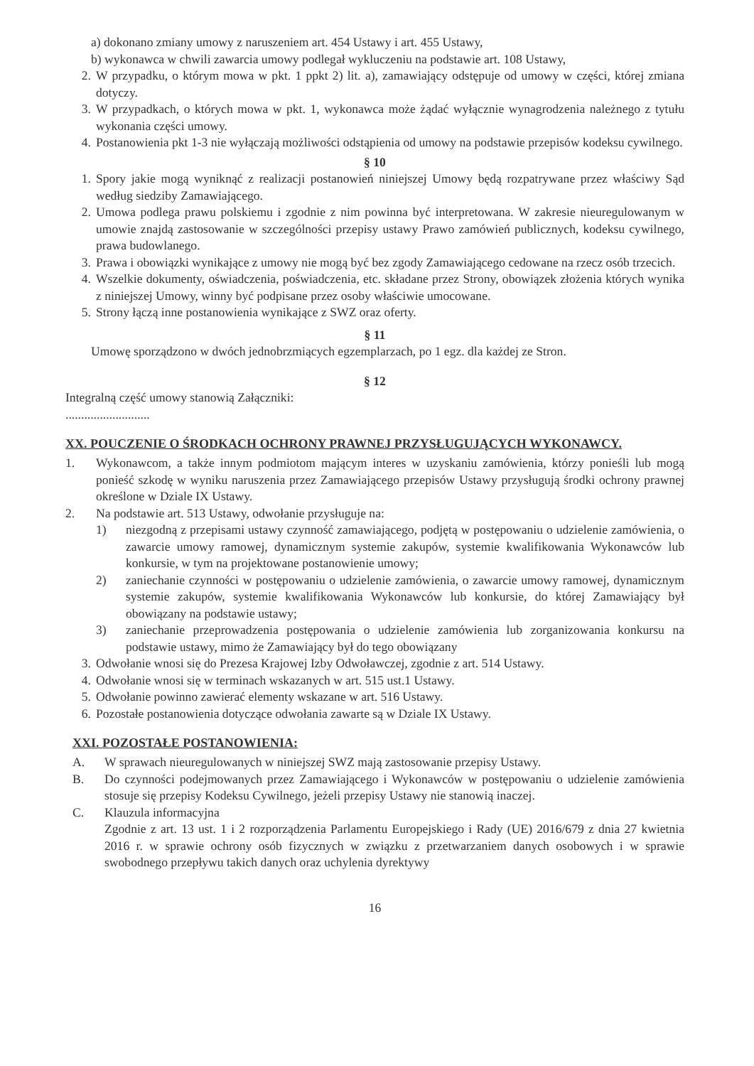a) dokonano zmiany umowy z naruszeniem art. 454 Ustawy i art. 455 Ustawy,
b) wykonawca w chwili zawarcia umowy podlegał wykluczeniu na podstawie art. 108 Ustawy,
2. W przypadku, o którym mowa w pkt. 1 ppkt 2) lit. a), zamawiający odstępuje od umowy w części, której zmiana dotyczy.
3. W przypadkach, o których mowa w pkt. 1, wykonawca może żądać wyłącznie wynagrodzenia należnego z tytułu wykonania części umowy.
4. Postanowienia pkt 1-3 nie wyłączają możliwości odstąpienia od umowy na podstawie przepisów kodeksu cywilnego.
§ 10
1. Spory jakie mogą wyniknąć z realizacji postanowień niniejszej Umowy będą rozpatrywane przez właściwy Sąd według siedziby Zamawiającego.
2. Umowa podlega prawu polskiemu i zgodnie z nim powinna być interpretowana. W zakresie nieuregulowanym w umowie znajdą zastosowanie w szczególności przepisy ustawy Prawo zamówień publicznych, kodeksu cywilnego, prawa budowlanego.
3. Prawa i obowiązki wynikające z umowy nie mogą być bez zgody Zamawiającego cedowane na rzecz osób trzecich.
4. Wszelkie dokumenty, oświadczenia, poświadczenia, etc. składane przez Strony, obowiązek złożenia których wynika z niniejszej Umowy, winny być podpisane przez osoby właściwie umocowane.
5. Strony łączą inne postanowienia wynikające z SWZ oraz oferty.
§ 11
Umowę sporządzono w dwóch jednobrzmiących egzemplarzach, po 1 egz. dla każdej ze Stron.
§ 12
Integralną część umowy stanowią Załączniki:
...........................
XX. POUCZENIE O ŚRODKACH OCHRONY PRAWNEJ PRZYSŁUGUJĄCYCH WYKONAWCY.
1. Wykonawcom, a także innym podmiotom mającym interes w uzyskaniu zamówienia, którzy ponieśli lub mogą ponieść szkodę w wyniku naruszenia przez Zamawiającego przepisów Ustawy przysługują środki ochrony prawnej określone w Dziale IX Ustawy.
2. Na podstawie art. 513 Ustawy, odwołanie przysługuje na:
1) niezgodną z przepisami ustawy czynność zamawiającego, podjętą w postępowaniu o udzielenie zamówienia, o zawarcie umowy ramowej, dynamicznym systemie zakupów, systemie kwalifikowania Wykonawców lub konkursie, w tym na projektowane postanowienie umowy;
2) zaniechanie czynności w postępowaniu o udzielenie zamówienia, o zawarcie umowy ramowej, dynamicznym systemie zakupów, systemie kwalifikowania Wykonawców lub konkursie, do której Zamawiający był obowiązany na podstawie ustawy;
3) zaniechanie przeprowadzenia postępowania o udzielenie zamówienia lub zorganizowania konkursu na podstawie ustawy, mimo że Zamawiający był do tego obowiązany
3. Odwołanie wnosi się do Prezesa Krajowej Izby Odwoławczej, zgodnie z art. 514 Ustawy.
4. Odwołanie wnosi się w terminach wskazanych w art. 515 ust.1 Ustawy.
5. Odwołanie powinno zawierać elementy wskazane w art. 516 Ustawy.
6. Pozostałe postanowienia dotyczące odwołania zawarte są w Dziale IX Ustawy.
XXI. POZOSTAŁE POSTANOWIENIA:
A. W sprawach nieuregulowanych w niniejszej SWZ mają zastosowanie przepisy Ustawy.
B. Do czynności podejmowanych przez Zamawiającego i Wykonawców w postępowaniu o udzielenie zamówienia stosuje się przepisy Kodeksu Cywilnego, jeżeli przepisy Ustawy nie stanowią inaczej.
C. Klauzula informacyjna
Zgodnie z art. 13 ust. 1 i 2 rozporządzenia Parlamentu Europejskiego i Rady (UE) 2016/679 z dnia 27 kwietnia 2016 r. w sprawie ochrony osób fizycznych w związku z przetwarzaniem danych osobowych i w sprawie swobodnego przepływu takich danych oraz uchylenia dyrektywy
16